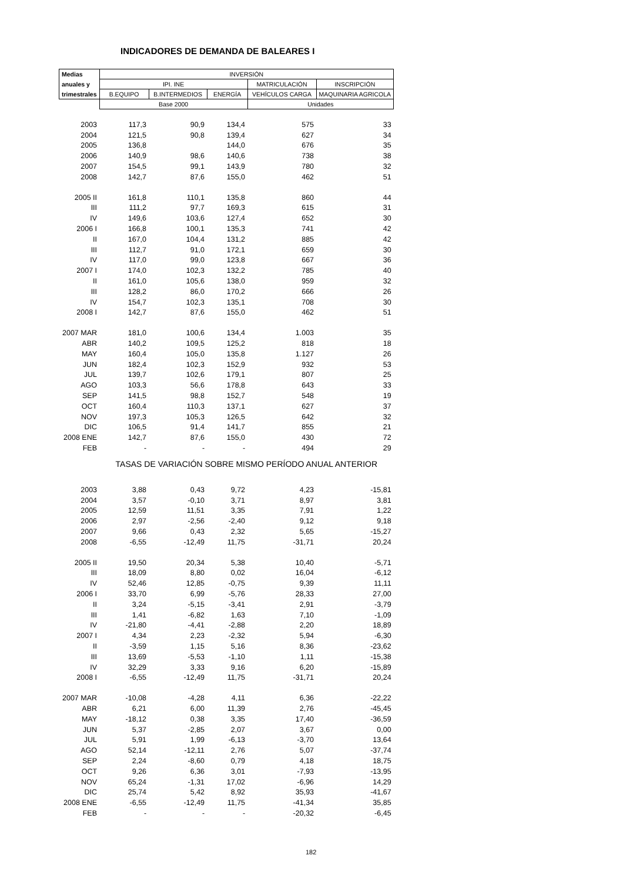INDICADORES DE DEMANDA DE BALEARES I
| Medias | INVERSIÓN | | | | |
| --- | --- | --- | --- | --- | --- |
| anuales y | IPI. INE | | | MATRICULACIÓN | INSCRIPCIÓN |
| trimestrales | B.EQUIPO | B.INTERMEDIOS | ENERGÍA | VEHÍCULOS CARGA | MAQUINARIA AGRICOLA |
| | Base 2000 | | | Unidades | |
| 2003 | 117,3 | 90,9 | 134,4 | 575 | 33 |
| 2004 | 121,5 | 90,8 | 139,4 | 627 | 34 |
| 2005 | 136,8 | | 144,0 | 676 | 35 |
| 2006 | 140,9 | 98,6 | 140,6 | 738 | 38 |
| 2007 | 154,5 | 99,1 | 143,9 | 780 | 32 |
| 2008 | 142,7 | 87,6 | 155,0 | 462 | 51 |
| 2005 II | 161,8 | 110,1 | 135,8 | 860 | 44 |
| III | 111,2 | 97,7 | 169,3 | 615 | 31 |
| IV | 149,6 | 103,6 | 127,4 | 652 | 30 |
| 2006 I | 166,8 | 100,1 | 135,3 | 741 | 42 |
| II | 167,0 | 104,4 | 131,2 | 885 | 42 |
| III | 112,7 | 91,0 | 172,1 | 659 | 30 |
| IV | 117,0 | 99,0 | 123,8 | 667 | 36 |
| 2007 I | 174,0 | 102,3 | 132,2 | 785 | 40 |
| II | 161,0 | 105,6 | 138,0 | 959 | 32 |
| III | 128,2 | 86,0 | 170,2 | 666 | 26 |
| IV | 154,7 | 102,3 | 135,1 | 708 | 30 |
| 2008 I | 142,7 | 87,6 | 155,0 | 462 | 51 |
| 2007 MAR | 181,0 | 100,6 | 134,4 | 1.003 | 35 |
| ABR | 140,2 | 109,5 | 125,2 | 818 | 18 |
| MAY | 160,4 | 105,0 | 135,8 | 1.127 | 26 |
| JUN | 182,4 | 102,3 | 152,9 | 932 | 53 |
| JUL | 139,7 | 102,6 | 179,1 | 807 | 25 |
| AGO | 103,3 | 56,6 | 178,8 | 643 | 33 |
| SEP | 141,5 | 98,8 | 152,7 | 548 | 19 |
| OCT | 160,4 | 110,3 | 137,1 | 627 | 37 |
| NOV | 197,3 | 105,3 | 126,5 | 642 | 32 |
| DIC | 106,5 | 91,4 | 141,7 | 855 | 21 |
| 2008 ENE | 142,7 | 87,6 | 155,0 | 430 | 72 |
| FEB | - | - | - | 494 | 29 |
| | TASAS DE VARIACIÓN SOBRE MISMO PERÍODO ANUAL ANTERIOR | | | | |
| 2003 | 3,88 | 0,43 | 9,72 | 4,23 | -15,81 |
| 2004 | 3,57 | -0,10 | 3,71 | 8,97 | 3,81 |
| 2005 | 12,59 | 11,51 | 3,35 | 7,91 | 1,22 |
| 2006 | 2,97 | -2,56 | -2,40 | 9,12 | 9,18 |
| 2007 | 9,66 | 0,43 | 2,32 | 5,65 | -15,27 |
| 2008 | -6,55 | -12,49 | 11,75 | -31,71 | 20,24 |
| 2005 II | 19,50 | 20,34 | 5,38 | 10,40 | -5,71 |
| III | 18,09 | 8,80 | 0,02 | 16,04 | -6,12 |
| IV | 52,46 | 12,85 | -0,75 | 9,39 | 11,11 |
| 2006 I | 33,70 | 6,99 | -5,76 | 28,33 | 27,00 |
| II | 3,24 | -5,15 | -3,41 | 2,91 | -3,79 |
| III | 1,41 | -6,82 | 1,63 | 7,10 | -1,09 |
| IV | -21,80 | -4,41 | -2,88 | 2,20 | 18,89 |
| 2007 I | 4,34 | 2,23 | -2,32 | 5,94 | -6,30 |
| II | -3,59 | 1,15 | 5,16 | 8,36 | -23,62 |
| III | 13,69 | -5,53 | -1,10 | 1,11 | -15,38 |
| IV | 32,29 | 3,33 | 9,16 | 6,20 | -15,89 |
| 2008 I | -6,55 | -12,49 | 11,75 | -31,71 | 20,24 |
| 2007 MAR | -10,08 | -4,28 | 4,11 | 6,36 | -22,22 |
| ABR | 6,21 | 6,00 | 11,39 | 2,76 | -45,45 |
| MAY | -18,12 | 0,38 | 3,35 | 17,40 | -36,59 |
| JUN | 5,37 | -2,85 | 2,07 | 3,67 | 0,00 |
| JUL | 5,91 | 1,99 | -6,13 | -3,70 | 13,64 |
| AGO | 52,14 | -12,11 | 2,76 | 5,07 | -37,74 |
| SEP | 2,24 | -8,60 | 0,79 | 4,18 | 18,75 |
| OCT | 9,26 | 6,36 | 3,01 | -7,93 | -13,95 |
| NOV | 65,24 | -1,31 | 17,02 | -6,96 | 14,29 |
| DIC | 25,74 | 5,42 | 8,92 | 35,93 | -41,67 |
| 2008 ENE | -6,55 | -12,49 | 11,75 | -41,34 | 35,85 |
| FEB | - | - | - | -20,32 | -6,45 |
182